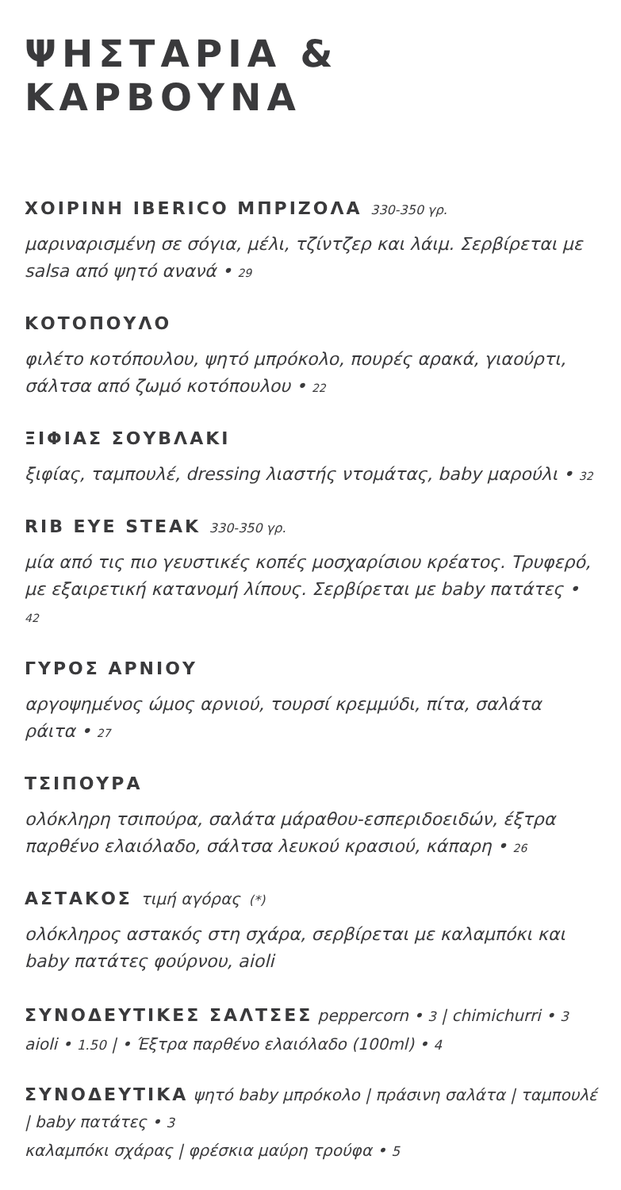ΨΗΣΤΑΡΙΑ & ΚΑΡΒΟΥΝΑ
ΧΟΙΡΙΝΗ IBERICO ΜΠΡΙΖΟΛΑ 330-350 γρ.
μαριναρισμένη σε σόγια, μέλι, τζίντζερ και λάιμ. Σερβίρεται με salsa από ψητό ανανά • 29
ΚΟΤΟΠΟΥΛΟ
φιλέτο κοτόπουλου, ψητό μπρόκολο, πουρές αρακά, γιαούρτι, σάλτσα από ζωμό κοτόπουλου • 22
ΞΙΦΙΑΣ ΣΟΥΒΛΑΚΙ
ξιφίας, ταμπουλέ, dressing λιαστής ντομάτας, baby μαρούλι • 32
RIB EYE STEAK 330-350 γρ.
μία από τις πιο γευστικές κοπές μοσχαρίσιου κρέατος. Τρυφερό, με εξαιρετική κατανομή λίπους. Σερβίρεται με baby πατάτες • 42
ΓΥΡΟΣ ΑΡΝΙΟΥ
αργοψημένος ώμος αρνιού, τουρσί κρεμμύδι, πίτα, σαλάτα ράιτα • 27
ΤΣΙΠΟΥΡΑ
ολόκληρη τσιπούρα, σαλάτα μάραθου-εσπεριδοειδών, έξτρα παρθένο ελαιόλαδο, σάλτσα λευκού κρασιού, κάπαρη • 26
ΑΣΤΑΚΟΣ τιμή αγόρας (*)
ολόκληρος αστακός στη σχάρα, σερβίρεται με καλαμπόκι και baby πατάτες φούρνου, aioli
ΣΥΝΟΔΕΥΤΙΚΕΣ ΣΑΛΤΣΕΣ peppercorn • 3 | chimichurri • 3 aioli • 1.50 | • Έξτρα παρθένο ελαιόλαδο (100ml) • 4
ΣΥΝΟΔΕΥΤΙΚΑ ψητό baby μπρόκολο | πράσινη σαλάτα | ταμπουλέ | baby πατάτες • 3
καλαμπόκι σχάρας | φρέσκια μαύρη τρούφα • 5